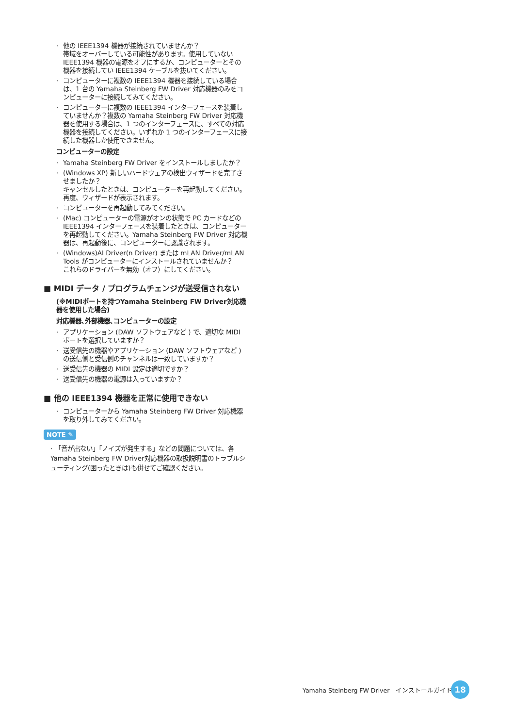· 他の IEEE1394 機器が接続されていませんか？
帯域をオーバーしている可能性があります。使用していない IEEE1394 機器の電源をオフにするか、コンピューターとその機器を接続してい IEEE1394 ケーブルを抜いてください。
· コンピューターに複数の IEEE1394 機器を接続している場合は、1 台の Yamaha Steinberg FW Driver 対応機器のみをコンピューターに接続してみてください。
· コンピューターに複数の IEEE1394 インターフェースを装着していませんか？複数の Yamaha Steinberg FW Driver 対応機器を使用する場合は、1 つのインターフェースに、すべての対応機器を接続してください。いずれか 1 つのインターフェースに接続した機器しか使用できません。
コンピューターの設定
· Yamaha Steinberg FW Driver をインストールしましたか？
· (Windows XP) 新しいハードウェアの検出ウィザードを完了させましたか？
キャンセルしたときは、コンピューターを再起動してください。再度、ウィザードが表示されます。
· コンピューターを再起動してみてください。
· (Mac) コンピューターの電源がオンの状態で PC カードなどの IEEE1394 インターフェースを装着したときは、コンピューターを再起動してください。Yamaha Steinberg FW Driver 対応機器は、再起動後に、コンピューターに認識されます。
· (Windows)AI Driver(n Driver) または mLAN Driver/mLAN Tools がコンピューターにインストールされていませんか？
これらのドライバーを無効（オフ）にしてください。
■ MIDI データ / プログラムチェンジが送受信されない
(※MIDIポートを持つYamaha Steinberg FW Driver対応機器を使用した場合)
対応機器､外部機器､コンピューターの設定
· アプリケーション (DAW ソフトウェアなど ) で、適切な MIDI ポートを選択していますか？
· 送受信先の機器やアプリケーション (DAW ソフトウェアなど ) の送信側と受信側のチャンネルは一致していますか？
· 送受信先の機器の MIDI 設定は適切ですか？
· 送受信先の機器の電源は入っていますか？
■ 他の IEEE1394 機器を正常に使用できない
· コンピューターから Yamaha Steinberg FW Driver 対応機器を取り外してみてください。
NOTE ✎
· 「音が出ない」「ノイズが発生する」などの問題については、各 Yamaha Steinberg FW Driver対応機器の取扱説明書のトラブルシューティング(困ったときは)も併せてご確認ください。
Yamaha Steinberg FW Driver　インストールガイド
18